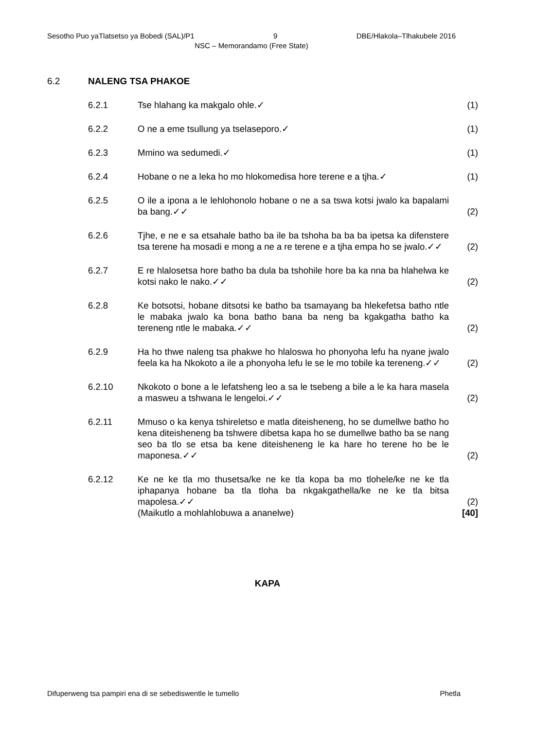Sesotho Puo yaTlatsetso ya Bobedi (SAL)/P1 9 DBE/Hlakola–Tlhakubele 2016
NSC – Memorandamo (Free State)
6.2 NALENG TSA PHAKOE
6.2.1 Tse hlahang ka makgalo ohle.✓ (1)
6.2.2 O ne a eme tsullung ya tselaseporo.✓ (1)
6.2.3 Mmino wa sedumedi.✓ (1)
6.2.4 Hobane o ne a leka ho mo hlokomedisa hore terene e a tjha.✓
(1)
6.2.5 O ile a ipona a le lehlohonolo hobane o ne a sa tswa kotsi jwalo ka bapalami ba bang.✓✓
(2)
6.2.6 Tjhe, e ne e sa etsahale batho ba ile ba tshoha ba ba ba ipetsa ka difenstere tsa terene ha mosadi e mong a ne a re terene e a tjha empa ho se jwalo.✓✓
(2)
6.2.7 E re hlalosetsa hore batho ba dula ba tshohile hore ba ka nna ba hlahelwa ke kotsi nako le nako.✓✓
(2)
6.2.8 Ke botsotsi, hobane ditsotsi ke batho ba tsamayang ba hlekefetsa batho ntle le mabaka jwalo ka bona batho bana ba neng ba kgakgatha batho ka tereneng ntle le mabaka.✓✓
(2)
6.2.9 Ha ho thwe naleng tsa phakwe ho hlaloswa ho phonyoha lefu ha nyane jwalo feela ka ha Nkokoto a ile a phonyoha lefu le se le mo tobile ka tereneng.✓✓
(2)
6.2.10 Nkokoto o bone a le lefatsheng leo a sa le tsebeng a bile a le ka hara masela a masweu a tshwana le lengeloi.✓✓
(2)
6.2.11 Mmuso o ka kenya tshireletso e matla diteisheneng, ho se dumellwe batho ho kena diteisheneng ba tshwere dibetsa kapa ho se dumellwe batho ba se nang seo ba tlo se etsa ba kene diteisheneng le ka hare ho terene ho be le maponesa.✓✓
(2)
6.2.12 Ke ne ke tla mo thusetsa/ke ne ke tla kopa ba mo tlohele/ke ne ke tla iphapanya hobane ba tla tloha ba nkgakgathella/ke ne ke tla bitsa mapolesa.✓✓
(Maikutlo a mohlahlobuwa a ananelwe)
(2)
[40]
KAPA
Difuperweng tsa pampiri ena di se sebediswentle le tumello Phetla